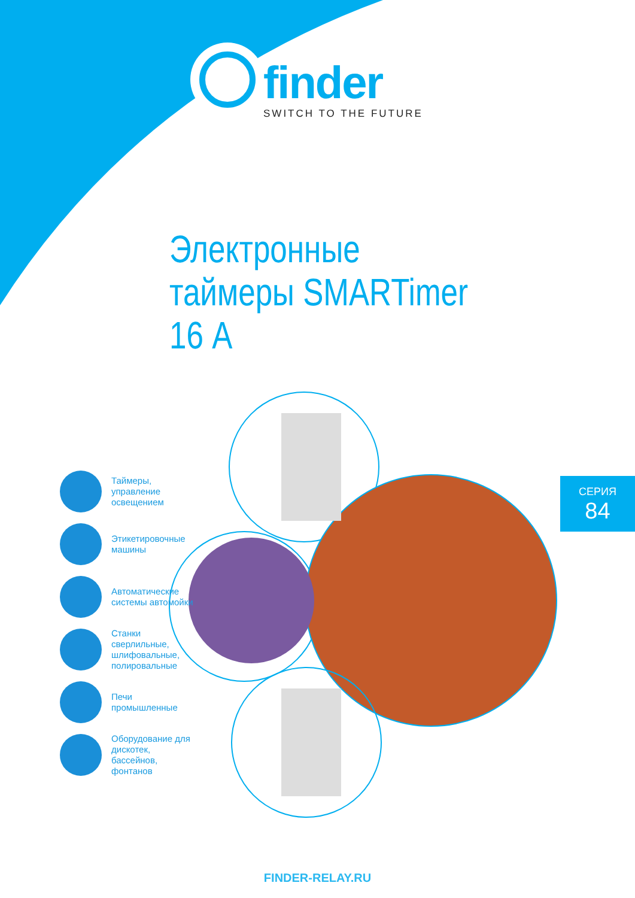finder
SWITCH TO THE FUTURE
Электронные
таймеры SMARTimer
16 А
Таймеры, управление освещением
Этикетировочные машины
Автоматические системы автомойки
Станки сверлильные, шлифовальные, полировальные
Печи промышленные
Оборудование для дискотек, бассейнов, фонтанов
СЕРИЯ
84
FINDER-RELAY.RU